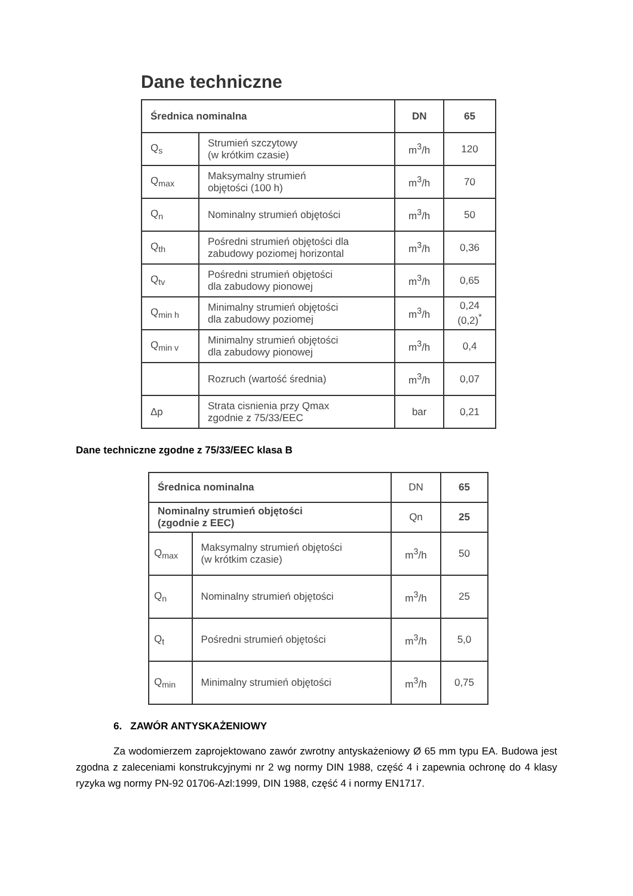Dane techniczne
| Średnica nominalna | | DN | 65 |
| --- | --- | --- | --- |
| Q<sub>s</sub> | Strumień szczytowy (w krótkim czasie) | m<sup>3</sup>/h | 120 |
| Q<sub>max</sub> | Maksymalny strumień objętości (100 h) | m<sup>3</sup>/h | 70 |
| Q<sub>n</sub> | Nominalny strumień objętości | m<sup>3</sup>/h | 50 |
| Q<sub>th</sub> | Pośredni strumień objętości dla zabudowy poziomej horizontal | m<sup>3</sup>/h | 0,36 |
| Q<sub>tv</sub> | Pośredni strumień objętości dla zabudowy pionowej | m<sup>3</sup>/h | 0,65 |
| Q<sub>min h</sub> | Minimalny strumień objętości dla zabudowy poziomej | m<sup>3</sup>/h | 0,24 (0,2)<sup>*</sup> |
| Q<sub>min v</sub> | Minimalny strumień objętości dla zabudowy pionowej | m<sup>3</sup>/h | 0,4 |
| | Rozruch (wartość średnia) | m<sup>3</sup>/h | 0,07 |
| Δp | Strata cisnienia przy Qmax zgodnie z 75/33/EEC | bar | 0,21 |
Dane techniczne zgodne z 75/33/EEC klasa B
| Średnica nominalna | | DN | 65 |
| Nominalny strumień objętości (zgodnie z EEC) | | Qn | 25 |
| Q<sub>max</sub> | Maksymalny strumień objętości (w krótkim czasie) | m<sup>3</sup>/h | 50 |
| Q<sub>n</sub> | Nominalny strumień objętości | m<sup>3</sup>/h | 25 |
| Q<sub>t</sub> | Pośredni strumień objętości | m<sup>3</sup>/h | 5,0 |
| Q<sub>min</sub> | Minimalny strumień objętości | m<sup>3</sup>/h | 0,75 |
6. ZAWÓR ANTYSKAŻENIOWY
Za wodomierzem zaprojektowano zawór zwrotny antyskażeniowy Ø 65 mm typu EA. Budowa jest zgodna z zaleceniami konstrukcyjnymi nr 2 wg normy DIN 1988, część 4 i zapewnia ochronę do 4 klasy ryzyka wg normy PN-92 01706-Azl:1999, DIN 1988, część 4 i normy EN1717.